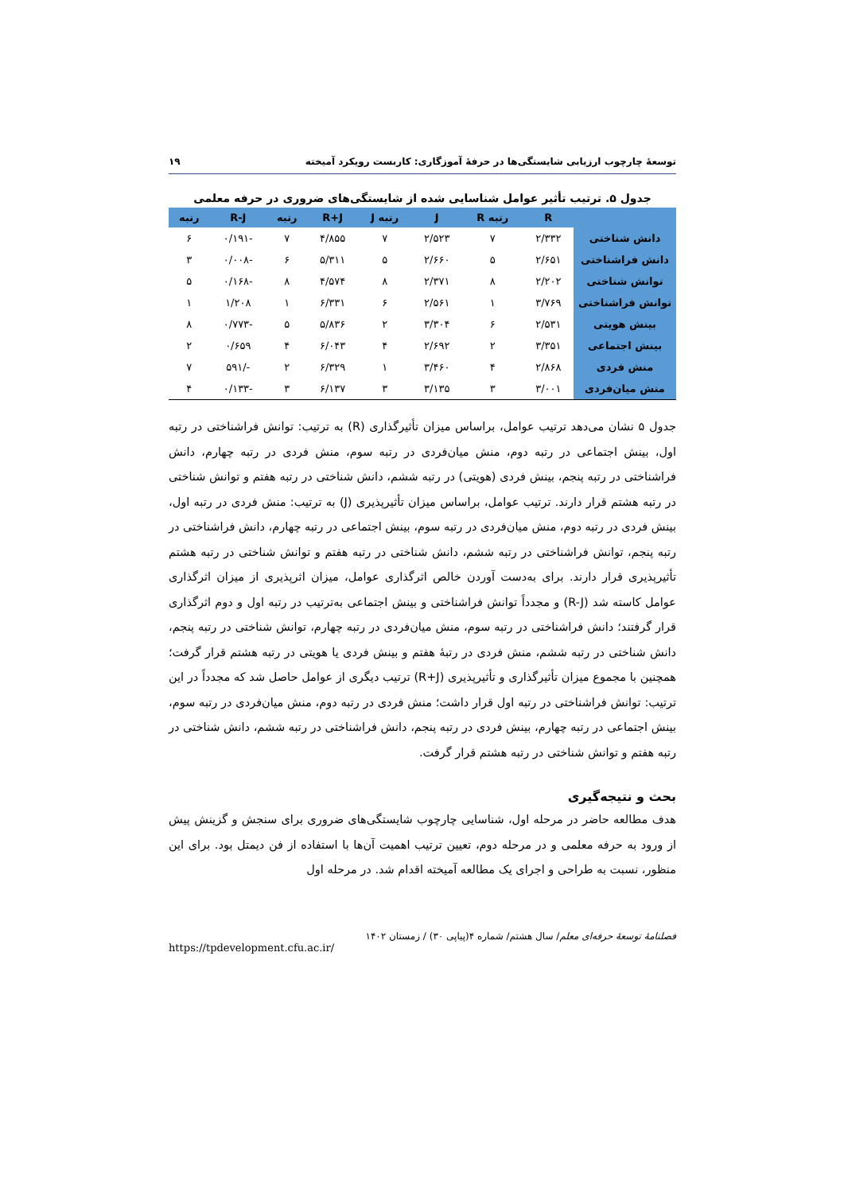توسعهٔ چارچوب ارزیابی شایستگی‌ها در حرفهٔ آموزگاری: کاربست رویکرد آمیخته ۱۹
جدول ۵. ترتیب تأثیر عوامل شناسایی شده از شایستگی‌های ضروری در حرفه معلمی
| | R | رتبه R | J | رتبه J | R+J | رتبه | R-J | رتبه |
| --- | --- | --- | --- | --- | --- | --- | --- | --- |
| دانش شناختی | ۲/۳۳۲ | ۷ | ۲/۵۲۳ | ۷ | ۴/۸۵۵ | ۷ | -۰/۱۹۱ | ۶ |
| دانش فراشناختی | ۲/۶۵۱ | ۵ | ۲/۶۶۰ | ۵ | ۵/۳۱۱ | ۶ | -۰/۰۰۸ | ۳ |
| توانش شناختی | ۲/۲۰۲ | ۸ | ۲/۳۷۱ | ۸ | ۴/۵۷۴ | ۸ | -۰/۱۶۸ | ۵ |
| توانش فراشناختی | ۳/۷۶۹ | ۱ | ۲/۵۶۱ | ۶ | ۶/۳۳۱ | ۱ | ۱/۲۰۸ | ۱ |
| بینش هویتی | ۲/۵۳۱ | ۶ | ۳/۳۰۴ | ۲ | ۵/۸۳۶ | ۵ | -۰/۷۷۳ | ۸ |
| بینش اجتماعی | ۳/۳۵۱ | ۲ | ۲/۶۹۲ | ۴ | ۶/۰۴۳ | ۴ | ۰/۶۵۹ | ۲ |
| منش فردی | ۲/۸۶۸ | ۴ | ۳/۴۶۰ | ۱ | ۶/۳۲۹ | ۲ | -/۵۹۱ | ۷ |
| منش میان‌فردی | ۳/۰۰۱ | ۳ | ۳/۱۳۵ | ۳ | ۶/۱۳۷ | ۳ | -۰/۱۳۳ | ۴ |
جدول ۵ نشان می‌دهد ترتیب عوامل، براساس میزان تأثیرگذاری (R) به ترتیب: توانش فراشناختی در رتبه اول، بینش اجتماعی در رتبه دوم، منش میان‌فردی در رتبه سوم، منش فردی در رتبه چهارم، دانش فراشناختی در رتبه پنجم، بینش فردی (هویتی) در رتبه ششم، دانش شناختی در رتبه هفتم و توانش شناختی در رتبه هشتم قرار دارند. ترتیب عوامل، براساس میزان تأثیرپذیری (J) به ترتیب: منش فردی در رتبه اول، بینش فردی در رتبه دوم، منش میان‌فردی در رتبه سوم، بینش اجتماعی در رتبه چهارم، دانش فراشناختی در رتبه پنجم، توانش فراشناختی در رتبه ششم، دانش شناختی در رتبه هفتم و توانش شناختی در رتبه هشتم تأثیرپذیری قرار دارند. برای به‌دست آوردن خالص اثرگذاری عوامل، میزان اثرپذیری از میزان اثرگذاری عوامل کاسته شد (R-J) و مجدداً توانش فراشناختی و بینش اجتماعی به‌ترتیب در رتبه اول و دوم اثرگذاری قرار گرفتند؛ دانش فراشناختی در رتبه سوم، منش میان‌فردی در رتبه چهارم، توانش شناختی در رتبه پنجم، دانش شناختی در رتبه ششم، منش فردی در رتبهٔ هفتم و بینش فردی یا هویتی در رتبه هشتم قرار گرفت؛ همچنین با مجموع میزان تأثیرگذاری و تأثیرپذیری (R+J) ترتیب دیگری از عوامل حاصل شد که مجدداً در این ترتیب: توانش فراشناختی در رتبه اول قرار داشت؛ منش فردی در رتبه دوم، منش میان‌فردی در رتبه سوم، بینش اجتماعی در رتبه چهارم، بینش فردی در رتبه پنجم، دانش فراشناختی در رتبه ششم، دانش شناختی در رتبه هفتم و توانش شناختی در رتبه هشتم قرار گرفت.
بحث و نتیجه‌گیری
هدف مطالعه حاضر در مرحله اول، شناسایی چارچوب شایستگی‌های ضروری برای سنجش و گزینش پیش از ورود به حرفه معلمی و در مرحله دوم، تعیین ترتیب اهمیت آن‌ها با استفاده از فن دیمتل بود. برای این منظور، نسبت به طراحی و اجرای یک مطالعه آمیخته اقدام شد. در مرحله اول
فصلنامهٔ توسعهٔ حرفه‌ای معلم/ سال هشتم/ شماره ۴(پیاپی ۳۰) / زمستان ۱۴۰۲
https://tpdevelopment.cfu.ac.ir/